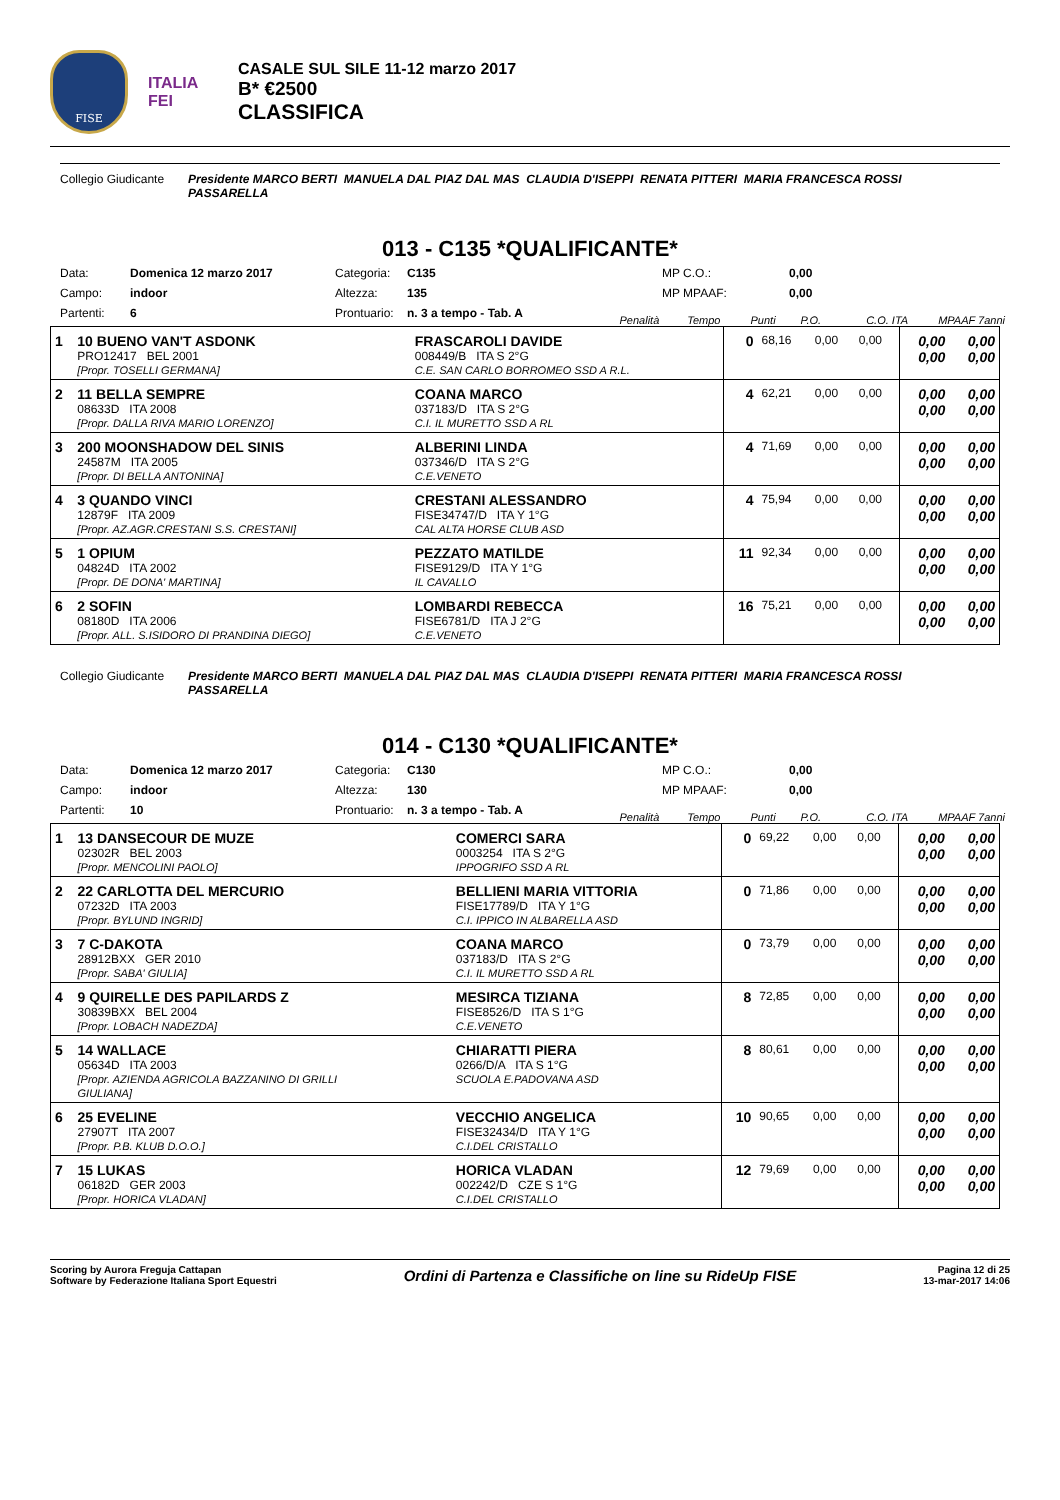FISE
ITALIA
FEI
CASALE SUL SILE 11-12 marzo 2017
B* €2500
CLASSIFICA
Collegio Giudicante
Presidente MARCO BERTI MANUELA DAL PIAZ DAL MAS CLAUDIA D'ISEPPI RENATA PITTERI MARIA FRANCESCA ROSSI PASSARELLA
013 - C135 *QUALIFICANTE*
Data: Domenica 12 marzo 2017 Categoria: C135 MP C.O.: 0,00 Campo: indoor Altezza: 135 MP MPAAF: 0,00 Partenti: 6 Prontuario: n. 3 a tempo - Tab. A
Penalità Tempo Punti P.O. C.O. ITA MPAAF 7anni
| 1 | 10 BUENO VAN'T ASDONK PRO12417 BEL 2001 [Propr. TOSELLI GERMANA] | FRASCAROLI DAVIDE 008449/B ITA S 2°G C.E. SAN CARLO BORROMEO SSD A R.L. | 0 | 68,16 | 0,00 | 0,00 | 0,00 0,00 | 0,00 0,00 |
| 2 | 11 BELLA SEMPRE 08633D ITA 2008 [Propr. DALLA RIVA MARIO LORENZO] | COANA MARCO 037183/D ITA S 2°G C.I. IL MURETTO SSD A RL | 4 | 62,21 | 0,00 | 0,00 | 0,00 0,00 | 0,00 0,00 |
| 3 | 200 MOONSHADOW DEL SINIS 24587M ITA 2005 [Propr. DI BELLA ANTONINA] | ALBERINI LINDA 037346/D ITA S 2°G C.E.VENETO | 4 | 71,69 | 0,00 | 0,00 | 0,00 0,00 | 0,00 0,00 |
| 4 | 3 QUANDO VINCI 12879F ITA 2009 [Propr. AZ.AGR.CRESTANI S.S. CRESTANI] | CRESTANI ALESSANDRO FISE34747/D ITA Y 1°G CAL ALTA HORSE CLUB ASD | 4 | 75,94 | 0,00 | 0,00 | 0,00 0,00 | 0,00 0,00 |
| 5 | 1 OPIUM 04824D ITA 2002 [Propr. DE DONA' MARTINA] | PEZZATO MATILDE FISE9129/D ITA Y 1°G IL CAVALLO | 11 | 92,34 | 0,00 | 0,00 | 0,00 0,00 | 0,00 0,00 |
| 6 | 2 SOFIN 08180D ITA 2006 [Propr. ALL. S.ISIDORO DI PRANDINA DIEGO] | LOMBARDI REBECCA FISE6781/D ITA J 2°G C.E.VENETO | 16 | 75,21 | 0,00 | 0,00 | 0,00 0,00 | 0,00 0,00 |
Collegio Giudicante
Presidente MARCO BERTI MANUELA DAL PIAZ DAL MAS CLAUDIA D'ISEPPI RENATA PITTERI MARIA FRANCESCA ROSSI PASSARELLA
014 - C130 *QUALIFICANTE*
Data: Domenica 12 marzo 2017 Categoria: C130 MP C.O.: 0,00 Campo: indoor Altezza: 130 MP MPAAF: 0,00 Partenti: 10 Prontuario: n. 3 a tempo - Tab. A
Penalità Tempo Punti P.O. C.O. ITA MPAAF 7anni
| 1 | 13 DANSECOUR DE MUZE 02302R BEL 2003 [Propr. MENCOLINI PAOLO] | COMERCI SARA 0003254 ITA S 2°G IPPOGRIFO SSD A RL | 0 | 69,22 | 0,00 | 0,00 | 0,00 0,00 | 0,00 0,00 |
| 2 | 22 CARLOTTA DEL MERCURIO 07232D ITA 2003 [Propr. BYLUND INGRID] | BELLIENI MARIA VITTORIA FISE17789/D ITA Y 1°G C.I. IPPICO IN ALBARELLA ASD | 0 | 71,86 | 0,00 | 0,00 | 0,00 0,00 | 0,00 0,00 |
| 3 | 7 C-DAKOTA 28912BXX GER 2010 [Propr. SABA' GIULIA] | COANA MARCO 037183/D ITA S 2°G C.I. IL MURETTO SSD A RL | 0 | 73,79 | 0,00 | 0,00 | 0,00 0,00 | 0,00 0,00 |
| 4 | 9 QUIRELLE DES PAPILARDS Z 30839BXX BEL 2004 [Propr. LOBACH NADEZDA] | MESIRCA TIZIANA FISE8526/D ITA S 1°G C.E.VENETO | 8 | 72,85 | 0,00 | 0,00 | 0,00 0,00 | 0,00 0,00 |
| 5 | 14 WALLACE 05634D ITA 2003 [Propr. AZIENDA AGRICOLA BAZZANINO DI GRILLI GIULIANA] | CHIARATTI PIERA 0266/D/A ITA S 1°G SCUOLA E.PADOVANA ASD | 8 | 80,61 | 0,00 | 0,00 | 0,00 0,00 | 0,00 0,00 |
| 6 | 25 EVELINE 27907T ITA 2007 [Propr. P.B. KLUB D.O.O.] | VECCHIO ANGELICA FISE32434/D ITA Y 1°G C.I.DEL CRISTALLO | 10 | 90,65 | 0,00 | 0,00 | 0,00 0,00 | 0,00 0,00 |
| 7 | 15 LUKAS 06182D GER 2003 [Propr. HORICA VLADAN] | HORICA VLADAN 002242/D CZE S 1°G C.I.DEL CRISTALLO | 12 | 79,69 | 0,00 | 0,00 | 0,00 0,00 | 0,00 0,00 |
Scoring by Aurora Freguja Cattapan
Software by Federazione Italiana Sport Equestri
Ordini di Partenza e Classifiche on line su RideUp FISE
Pagina 12 di 25
13-mar-2017 14:06